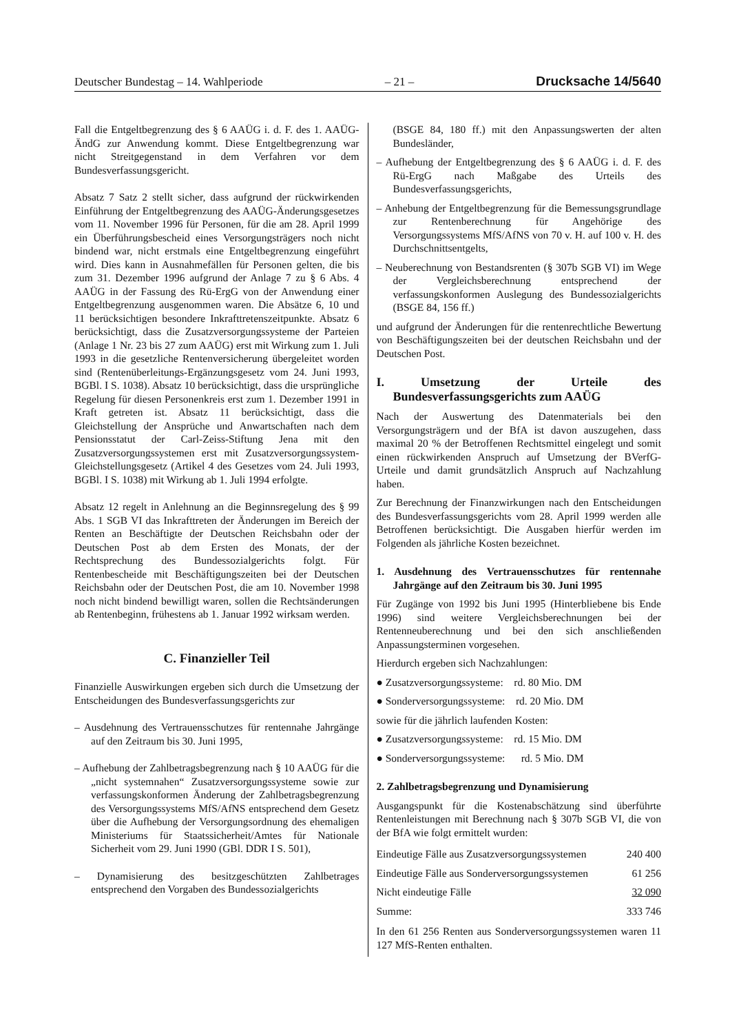Deutscher Bundestag – 14. Wahlperiode – 21 – Drucksache 14/5640
Fall die Entgeltbegrenzung des § 6 AAÜG i. d. F. des 1. AAÜG-ÄndG zur Anwendung kommt. Diese Entgeltbegrenzung war nicht Streitgegenstand in dem Verfahren vor dem Bundesverfassungsgericht.
Absatz 7 Satz 2 stellt sicher, dass aufgrund der rückwirkenden Einführung der Entgeltbegrenzung des AAÜG-Änderungsgesetzes vom 11. November 1996 für Personen, für die am 28. April 1999 ein Überführungsbescheid eines Versorgungsträgers noch nicht bindend war, nicht erstmals eine Entgeltbegrenzung eingeführt wird. Dies kann in Ausnahmefällen für Personen gelten, die bis zum 31. Dezember 1996 aufgrund der Anlage 7 zu § 6 Abs. 4 AAÜG in der Fassung des Rü-ErgG von der Anwendung einer Entgeltbegrenzung ausgenommen waren. Die Absätze 6, 10 und 11 berücksichtigen besondere Inkrafttretenszeitpunkte. Absatz 6 berücksichtigt, dass die Zusatzversorgungssysteme der Parteien (Anlage 1 Nr. 23 bis 27 zum AAÜG) erst mit Wirkung zum 1. Juli 1993 in die gesetzliche Rentenversicherung übergeleitet worden sind (Rentenüberleitungs-Ergänzungsgesetz vom 24. Juni 1993, BGBl. I S. 1038). Absatz 10 berücksichtigt, dass die ursprüngliche Regelung für diesen Personenkreis erst zum 1. Dezember 1991 in Kraft getreten ist. Absatz 11 berücksichtigt, dass die Gleichstellung der Ansprüche und Anwartschaften nach dem Pensionsstatut der Carl-Zeiss-Stiftung Jena mit den Zusatzversorgungssystemen erst mit Zusatzversorgungssystem-Gleichstellungsgesetz (Artikel 4 des Gesetzes vom 24. Juli 1993, BGBl. I S. 1038) mit Wirkung ab 1. Juli 1994 erfolgte.
Absatz 12 regelt in Anlehnung an die Beginnsregelung des § 99 Abs. 1 SGB VI das Inkrafttreten der Änderungen im Bereich der Renten an Beschäftigte der Deutschen Reichsbahn oder der Deutschen Post ab dem Ersten des Monats, der der Rechtsprechung des Bundessozialgerichts folgt. Für Rentenbescheide mit Beschäftigungszeiten bei der Deutschen Reichsbahn oder der Deutschen Post, die am 10. November 1998 noch nicht bindend bewilligt waren, sollen die Rechtsänderungen ab Rentenbeginn, frühestens ab 1. Januar 1992 wirksam werden.
C. Finanzieller Teil
Finanzielle Auswirkungen ergeben sich durch die Umsetzung der Entscheidungen des Bundesverfassungsgerichts zur
– Ausdehnung des Vertrauensschutzes für rentennahe Jahrgänge auf den Zeitraum bis 30. Juni 1995,
– Aufhebung der Zahlbetragsbegrenzung nach § 10 AAÜG für die „nicht systemnahen“ Zusatzversorgungssysteme sowie zur verfassungskonformen Änderung der Zahlbetragsbegrenzung des Versorgungssystems MfS/AfNS entsprechend dem Gesetz über die Aufhebung der Versorgungsordnung des ehemaligen Ministeriums für Staatssicherheit/Amtes für Nationale Sicherheit vom 29. Juni 1990 (GBl. DDR I S. 501),
– Dynamisierung des besitzgeschützten Zahlbetrages entsprechend den Vorgaben des Bundessozialgerichts
(BSGE 84, 180 ff.) mit den Anpassungswerten der alten Bundesländer,
– Aufhebung der Entgeltbegrenzung des § 6 AAÜG i. d. F. des Rü-ErgG nach Maßgabe des Urteils des Bundesverfassungsgerichts,
– Anhebung der Entgeltbegrenzung für die Bemessungsgrundlage zur Rentenberechnung für Angehörige des Versorgungssystems MfS/AfNS von 70 v. H. auf 100 v. H. des Durchschnittsentgelts,
– Neuberechnung von Bestandsrenten (§ 307b SGB VI) im Wege der Vergleichsberechnung entsprechend der verfassungskonformen Auslegung des Bundessozialgerichts (BSGE 84, 156 ff.)
und aufgrund der Änderungen für die rentenrechtliche Bewertung von Beschäftigungszeiten bei der deutschen Reichsbahn und der Deutschen Post.
I. Umsetzung der Urteile des Bundesverfassungsgerichts zum AAÜG
Nach der Auswertung des Datenmaterials bei den Versorgungsträgern und der BfA ist davon auszugehen, dass maximal 20 % der Betroffenen Rechtsmittel eingelegt und somit einen rückwirkenden Anspruch auf Umsetzung der BVerfG-Urteile und damit grundsätzlich Anspruch auf Nachzahlung haben.
Zur Berechnung der Finanzwirkungen nach den Entscheidungen des Bundesverfassungsgerichts vom 28. April 1999 werden alle Betroffenen berücksichtigt. Die Ausgaben hierfür werden im Folgenden als jährliche Kosten bezeichnet.
1. Ausdehnung des Vertrauensschutzes für rentennahe Jahrgänge auf den Zeitraum bis 30. Juni 1995
Für Zugänge von 1992 bis Juni 1995 (Hinterbliebene bis Ende 1996) sind weitere Vergleichsberechnungen bei der Rentenneuberechnung und bei den sich anschließenden Anpassungsterminen vorgesehen.
Hierdurch ergeben sich Nachzahlungen:
● Zusatzversorgungssysteme: rd. 80 Mio. DM
● Sonderversorgungssysteme: rd. 20 Mio. DM
sowie für die jährlich laufenden Kosten:
● Zusatzversorgungssysteme: rd. 15 Mio. DM
● Sonderversorgungssysteme: rd. 5 Mio. DM
2. Zahlbetragsbegrenzung und Dynamisierung
Ausgangspunkt für die Kostenabschätzung sind überführte Rentenleistungen mit Berechnung nach § 307b SGB VI, die von der BfA wie folgt ermittelt wurden:
| Eindeutige Fälle aus Zusatzversorgungssystemen | 240 400 |
| Eindeutige Fälle aus Sonderversorgungssystemen | 61 256 |
| Nicht eindeutige Fälle | 32 090 |
| Summe: | 333 746 |
In den 61 256 Renten aus Sonderversorgungssystemen waren 11 127 MfS-Renten enthalten.